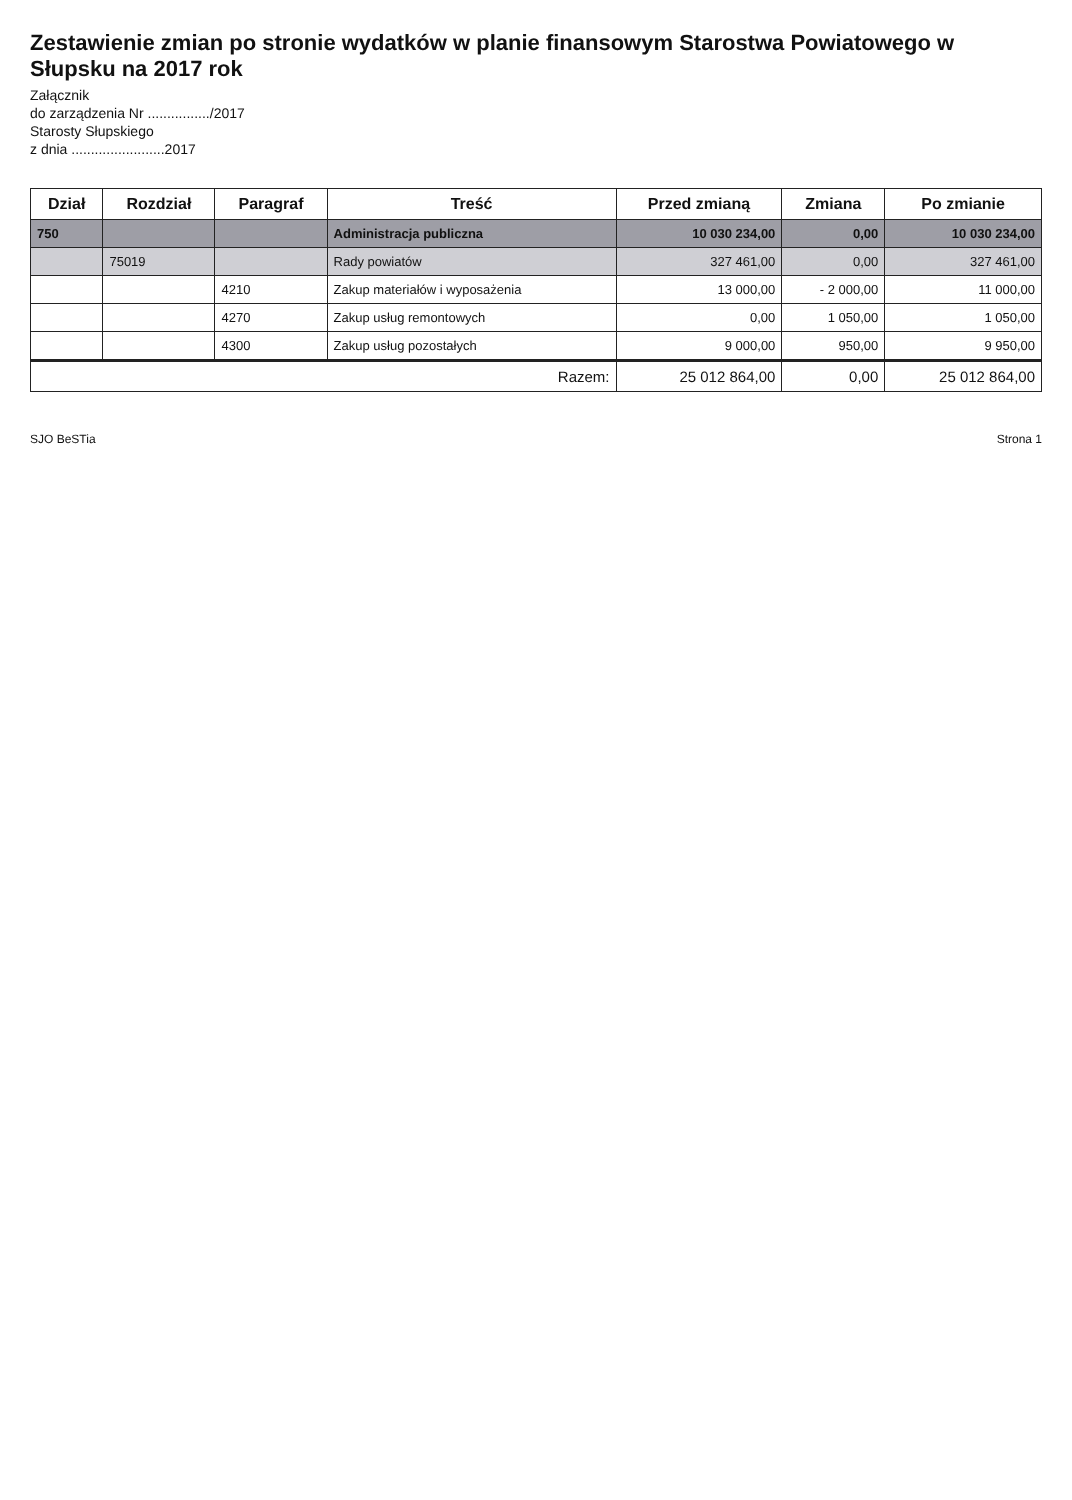Zestawienie zmian po stronie wydatków w planie finansowym Starostwa Powiatowego w Słupsku na 2017 rok
Załącznik
do zarządzenia Nr ................/2017
Starosty Słupskiego
z dnia ........................2017
| Dział | Rozdział | Paragraf | Treść | Przed zmianą | Zmiana | Po zmianie |
| --- | --- | --- | --- | --- | --- | --- |
| 750 | | | Administracja publiczna | 10 030 234,00 | 0,00 | 10 030 234,00 |
| | 75019 | | Rady powiatów | 327 461,00 | 0,00 | 327 461,00 |
| | | 4210 | Zakup materiałów i wyposażenia | 13 000,00 | - 2 000,00 | 11 000,00 |
| | | 4270 | Zakup usług remontowych | 0,00 | 1 050,00 | 1 050,00 |
| | | 4300 | Zakup usług pozostałych | 9 000,00 | 950,00 | 9 950,00 |
| Razem: | | | | 25 012 864,00 | 0,00 | 25 012 864,00 |
SJO BeSTia Strona 1